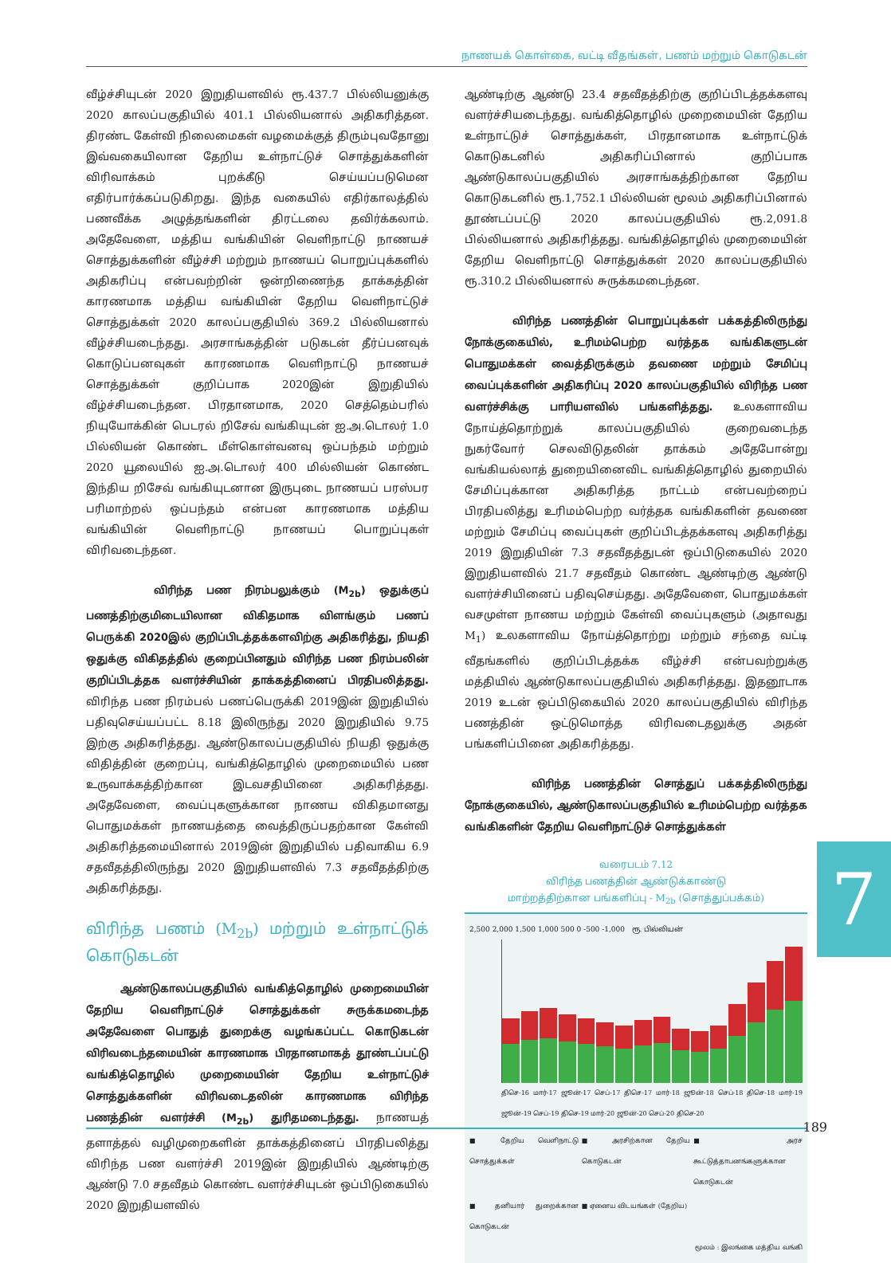நாணயக் கொள்கை, வட்டி வீதங்கள், பணம் மற்றும் கொடுகடன்
வீழ்ச்சியுடன் 2020 இறுதியளவில் ரூ.437.7 பில்லியனுக்கு 2020 காலப்பகுதியில் 401.1 பில்லியனால் அதிகரித்தன. திரண்ட கேள்வி நிலைமைகள் வழமைக்குத் திரும்புவதோனு இவ்வகையிலான தேறிய உள்நாட்டுச் சொத்துக்களின் விரிவாக்கம் புறக்கீடு செய்யப்படுமென எதிர்பார்க்கப்படுகிறது. இந்த வகையில் எதிர்காலத்தில் பணவீக்க அழுத்தங்களின் திரட்டலை தவிர்க்கலாம். அதேவேளை, மத்திய வங்கியின் வெளிநாட்டு நாணயச் சொத்துக்களின் வீழ்ச்சி மற்றும் நாணயப் பொறுப்புக்களில் அதிகரிப்பு என்பவற்றின் ஒன்றிணைந்த தாக்கத்தின் காரணமாக மத்திய வங்கியின் தேறிய வெளிநாட்டுச் சொத்துக்கள் 2020 காலப்பகுதியில் 369.2 பில்லியனால் வீழ்ச்சியடைந்தது. அரசாங்கத்தின் படுகடன் தீர்ப்பனவுக் கொடுப்பனவுகள் காரணமாக வெளிநாட்டு நாணயச் சொத்துக்கள் குறிப்பாக 2020இன் இறுதியில் வீழ்ச்சியடைந்தன. பிரதானமாக, 2020 செத்தெம்பரில் நியுயோக்கின் பெடரல் றிசேவ் வங்கியுடன் ஐ.அ.டொலர் 1.0 பில்லியன் கொண்ட மீள்கொள்வனவு ஒப்பந்தம் மற்றும் 2020 யூலையில் ஐ.அ.டொலர் 400 மில்லியன் கொண்ட இந்திய றிசேவ் வங்கியுடனான இருபுடை நாணயப் பரஸ்பர பரிமாற்றல் ஒப்பந்தம் என்பன காரணமாக மத்திய வங்கியின் வெளிநாட்டு நாணயப் பொறுப்புகள் விரிவடைந்தன.
விரிந்த பண நிரம்பலுக்கும் (M<sub>2b</sub>) ஒதுக்குப் பணத்திற்குமிடையிலான விகிதமாக விளங்கும் பணப் பெருக்கி 2020இல் குறிப்பிடத்தக்களவிற்கு அதிகரித்து, நியதி ஒதுக்கு விகிதத்தில் குறைப்பினதும் விரிந்த பண நிரம்பலின் குறிப்பிடத்தக வளர்ச்சியின் தாக்கத்தினைப் பிரதிபலித்தது. விரிந்த பண நிரம்பல் பணப்பெருக்கி 2019இன் இறுதியில் பதிவுசெய்யப்பட்ட 8.18 இலிருந்து 2020 இறுதியில் 9.75 இற்கு அதிகரித்தது. ஆண்டுகாலப்பகுதியில் நியதி ஒதுக்கு விதித்தின் குறைப்பு, வங்கித்தொழில் முறைமையில் பண உருவாக்கத்திற்கான இடவசதியினை அதிகரித்தது. அதேவேளை, வைப்புகளுக்கான நாணய விகிதமானது பொதுமக்கள் நாணயத்தை வைத்திருப்பதற்கான கேள்வி அதிகரித்தமையினால் 2019இன் இறுதியில் பதிவாகிய 6.9 சதவீதத்திலிருந்து 2020 இறுதியளவில் 7.3 சதவீதத்திற்கு அதிகரித்தது.
விரிந்த பணம் (M<sub>2b</sub>) மற்றும் உள்நாட்டுக் கொடுகடன்
ஆண்டுகாலப்பகுதியில் வங்கித்தொழில் முறைமையின் தேறிய வெளிநாட்டுச் சொத்துக்கள் சுருக்கமடைந்த அதேவேளை பொதுத் துறைக்கு வழங்கப்பட்ட கொடுகடன் விரிவடைந்தமையின் காரணமாக பிரதானமாகத் தூண்டப்பட்டு வங்கித்தொழில் முறைமையின் தேறிய உள்நாட்டுச் சொத்துக்களின் விரிவடைதலின் காரணமாக விரிந்த பணத்தின் வளர்ச்சி (M<sub>2b</sub>) துரிதமடைந்தது. நாணயத் தளாத்தல் வழிமுறைகளின் தாக்கத்தினைப் பிரதிபலித்து விரிந்த பண வளர்ச்சி 2019இன் இறுதியில் ஆண்டிற்கு ஆண்டு 7.0 சதவீதம் கொண்ட வளர்ச்சியுடன் ஒப்பிடுகையில் 2020 இறுதியளவில்
ஆண்டிற்கு ஆண்டு 23.4 சதவீதத்திற்கு குறிப்பிடத்தக்களவு வளர்ச்சியடைந்தது. வங்கித்தொழில் முறைமையின் தேறிய உள்நாட்டுச் சொத்துக்கள், பிரதானமாக உள்நாட்டுக் கொடுகடனில் அதிகரிப்பினால் குறிப்பாக ஆண்டுகாலப்பகுதியில் அரசாங்கத்திற்கான தேறிய கொடுகடனில் ரூ.1,752.1 பில்லியன் மூலம் அதிகரிப்பினால் தூண்டப்பட்டு 2020 காலப்பகுதியில் ரூ.2,091.8 பில்லியனால் அதிகரித்தது. வங்கித்தொழில் முறைமையின் தேறிய வெளிநாட்டு சொத்துக்கள் 2020 காலப்பகுதியில் ரூ.310.2 பில்லியனால் சுருக்கமடைந்தன.
விரிந்த பணத்தின் பொறுப்புக்கள் பக்கத்திலிருந்து நோக்குகையில், உரிமம்பெற்ற வர்த்தக வங்கிகளுடன் பொதுமக்கள் வைத்திருக்கும் தவணை மற்றும் சேமிப்பு வைப்புக்களின் அதிகரிப்பு 2020 காலப்பகுதியில் விரிந்த பண வளர்ச்சிக்கு பாரியளவில் பங்களித்தது. உலகளாவிய நோய்த்தொற்றுக் காலப்பகுதியில் குறைவடைந்த நுகர்வோர் செலவிடுதலின் தாக்கம் அதேபோன்று வங்கியல்லாத் துறையினைவிட வங்கித்தொழில் துறையில் சேமிப்புக்கான அதிகரித்த நாட்டம் என்பவற்றைப் பிரதிபலித்து உரிமம்பெற்ற வர்த்தக வங்கிகளின் தவணை மற்றும் சேமிப்பு வைப்புகள் குறிப்பிடத்தக்களவு அதிகரித்து 2019 இறுதியின் 7.3 சதவீதத்துடன் ஒப்பிடுகையில் 2020 இறுதியளவில் 21.7 சதவீதம் கொண்ட ஆண்டிற்கு ஆண்டு வளர்ச்சியினைப் பதிவுசெய்தது. அதேவேளை, பொதுமக்கள் வசமுள்ள நாணய மற்றும் கேள்வி வைப்புகளும் (அதாவது M<sub>1</sub>) உலகளாவிய நோய்த்தொற்று மற்றும் சந்தை வட்டி வீதங்களில் குறிப்பிடத்தக்க வீழ்ச்சி என்பவற்றுக்கு மத்தியில் ஆண்டுகாலப்பகுதியில் அதிகரித்தது. இதனூடாக 2019 உடன் ஒப்பிடுகையில் 2020 காலப்பகுதியில் விரிந்த பணத்தின் ஒட்டுமொத்த விரிவடைதலுக்கு அதன் பங்களிப்பினை அதிகரித்தது.
விரிந்த பணத்தின் சொத்துப் பக்கத்திலிருந்து நோக்குகையில், ஆண்டுகாலப்பகுதியில் உரிமம்பெற்ற வர்த்தக வங்கிகளின் தேறிய வெளிநாட்டுச் சொத்துக்கள்
வரைபடம் 7.12
விரிந்த பணத்தின் ஆண்டுக்காண்டு
மாற்றத்திற்கான பங்களிப்பு - M<sub>2b</sub> (சொத்துப்பக்கம்)
2,500 2,000 1,500 1,000 500 0 -500 -1,000 ரூ. பில்லியன்
திசெ-16 மார்-17 ஜூன்-17 செப்-17 திசெ-17 மார்-18 ஜூன்-18 செப்-18 திசெ-18 மார்-19 ஜூன்-19 செப்-19 திசெ-19 மார்-20 ஜூன்-20 செப்-20 திசெ-20
■ தேறிய வெளிநாட்டு சொத்துக்கள் ■ அரசிற்கான தேறிய கொடுகடன் ■ அரச கூட்டுத்தாபனங்களுக்கான கொடுகடன் ■ தனியார் துறைக்கான கொடுகடன் ■ ஏனைய விடயங்கள் (தேறிய)
மூலம் : இலங்கை மத்திய வங்கி
7
189